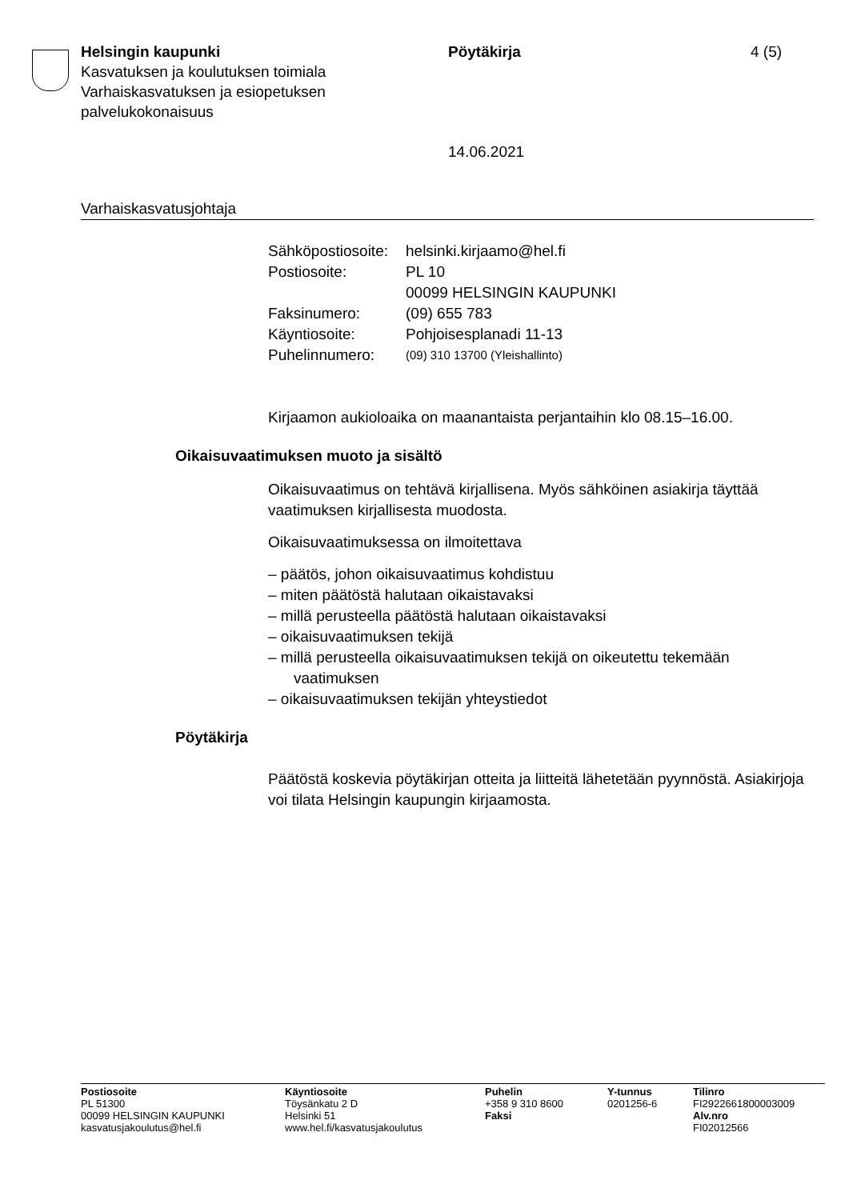Helsingin kaupunki
Kasvatuksen ja koulutuksen toimiala
Varhaiskasvatuksen ja esiopetuksen palvelukokonaisuus
Pöytäkirja
14.06.2021
4 (5)
Varhaiskasvatusjohtaja
| Sähköpostiosoite: | helsinki.kirjaamo@hel.fi |
| Postiosoite: | PL 10 00099 HELSINGIN KAUPUNKI |
| Faksinumero: | (09) 655 783 |
| Käyntiosoite: | Pohjoisesplanadi 11-13 |
| Puhelinnumero: | (09) 310 13700 (Yleishallinto) |
Kirjaamon aukioloaika on maanantaista perjantaihin klo 08.15–16.00.
Oikaisuvaatimuksen muoto ja sisältö
Oikaisuvaatimus on tehtävä kirjallisena. Myös sähköinen asiakirja täyttää vaatimuksen kirjallisesta muodosta.
Oikaisuvaatimuksessa on ilmoitettava
– päätös, johon oikaisuvaatimus kohdistuu
– miten päätöstä halutaan oikaistavaksi
– millä perusteella päätöstä halutaan oikaistavaksi
– oikaisuvaatimuksen tekijä
– millä perusteella oikaisuvaatimuksen tekijä on oikeutettu tekemään vaatimuksen
– oikaisuvaatimuksen tekijän yhteystiedot
Pöytäkirja
Päätöstä koskevia pöytäkirjan otteita ja liitteitä lähetetään pyynnöstä. Asiakirjoja voi tilata Helsingin kaupungin kirjaamosta.
Postiosoite
PL 51300
00099 HELSINGIN KAUPUNKI
kasvatusjakoulutus@hel.fi
Käyntiosoite
Töysänkatu 2 D
Helsinki 51
www.hel.fi/kasvatusjakoulutus
Puhelin
+358 9 310 8600
Faksi
Y-tunnus
0201256-6
Tilinro
FI2922661800003009
Alv.nro
FI02012566